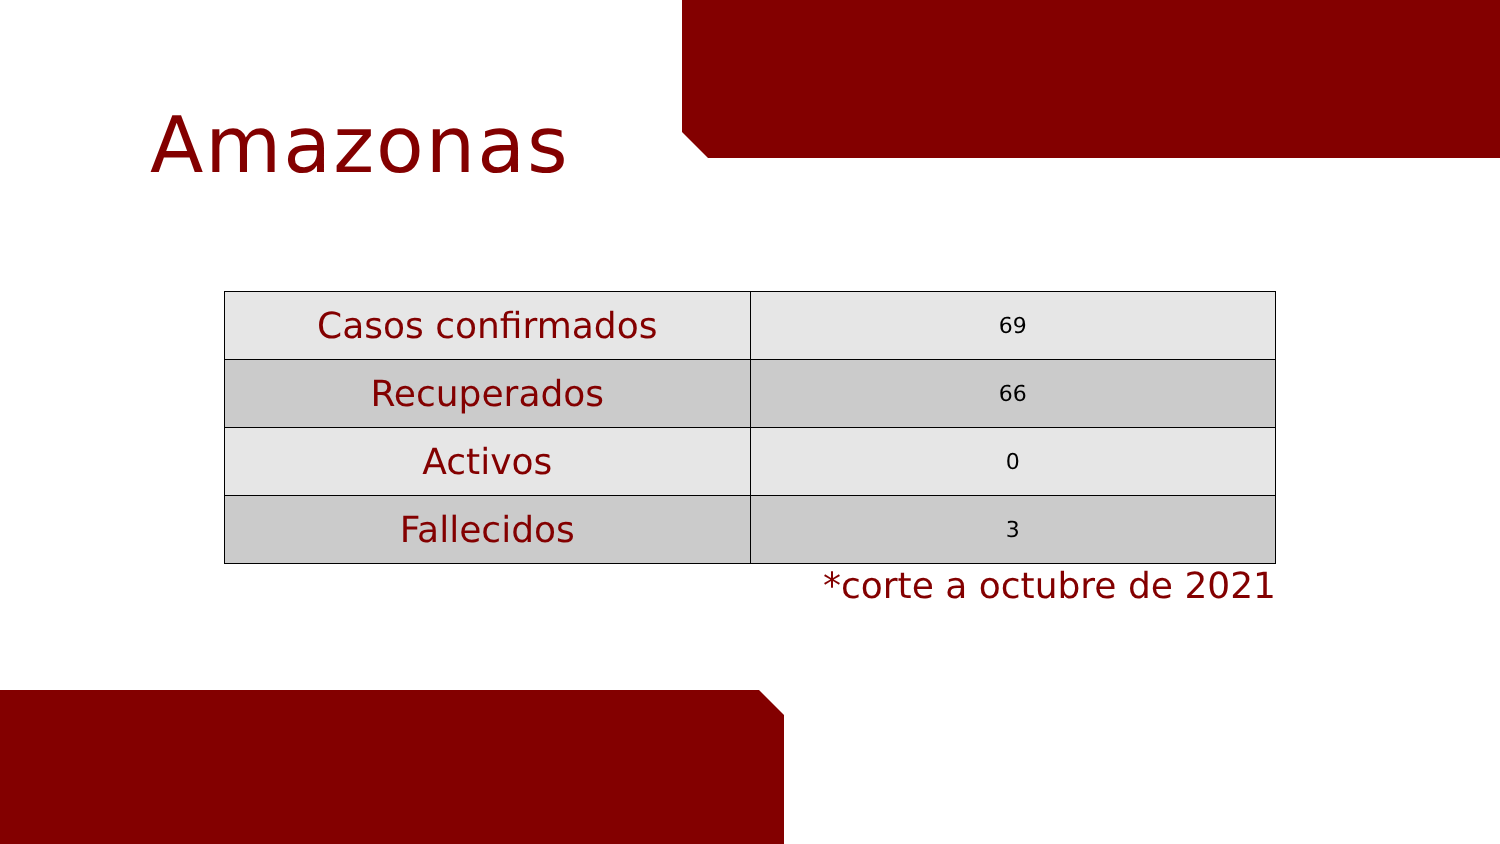Amazonas
| Casos confirmados | 69 |
| Recuperados | 66 |
| Activos | 0 |
| Fallecidos | 3 |
*corte a octubre de 2021